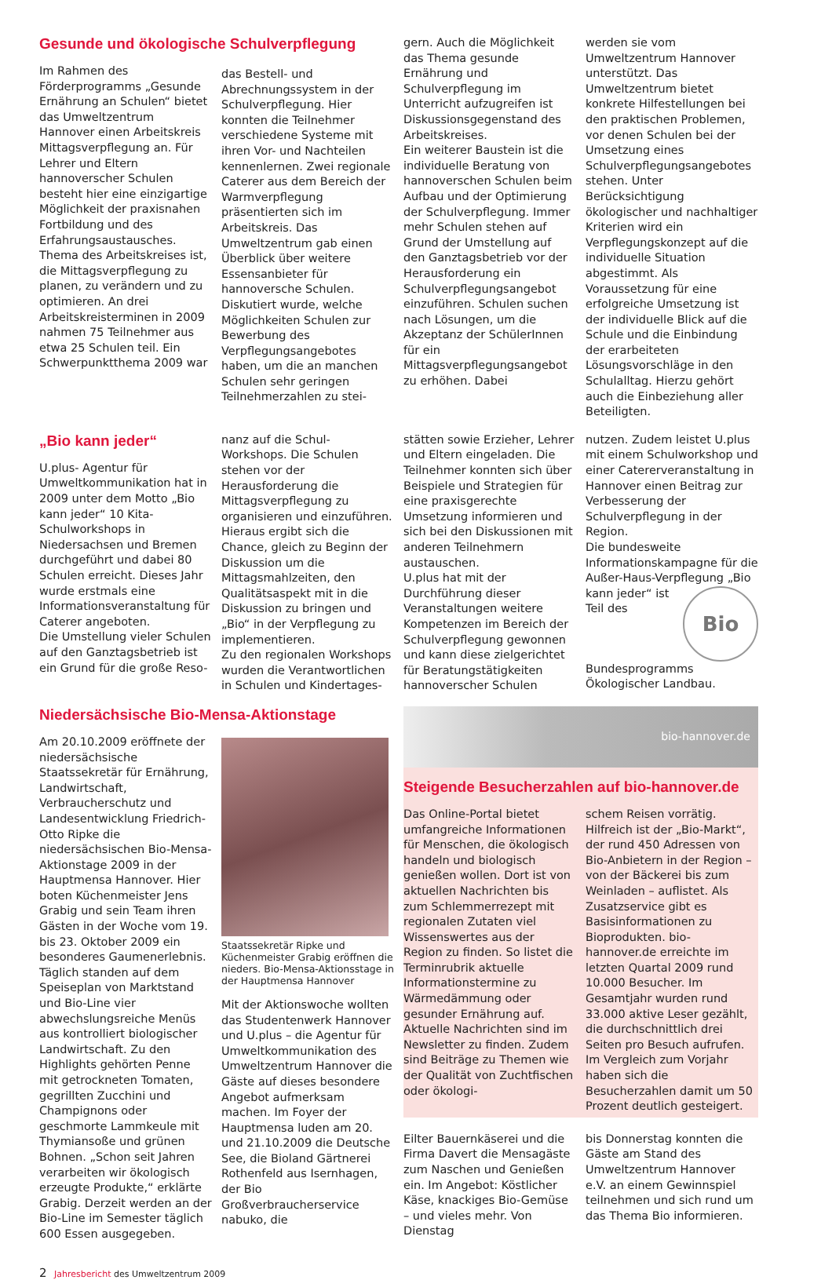Gesunde und ökologische Schulverpflegung
Im Rahmen des Förderprogramms „Gesunde Ernährung an Schulen“ bietet das Umweltzentrum Hannover einen Arbeitskreis Mittagsverpflegung an. Für Lehrer und Eltern hannoverscher Schulen besteht hier eine einzigartige Möglichkeit der praxisnahen Fortbildung und des Erfahrungsaustausches. Thema des Arbeitskreises ist, die Mittagsverpflegung zu planen, zu verändern und zu optimieren. An drei Arbeitskreisterminen in 2009 nahmen 75 Teilnehmer aus etwa 25 Schulen teil. Ein Schwerpunktthema 2009 war
das Bestell- und Abrechnungssystem in der Schulverpflegung. Hier konnten die Teilnehmer verschiedene Systeme mit ihren Vor- und Nachteilen kennenlernen. Zwei regionale Caterer aus dem Bereich der Warmverpflegung präsentierten sich im Arbeitskreis. Das Umweltzentrum gab einen Überblick über weitere Essensanbieter für hannoversche Schulen. Diskutiert wurde, welche Möglichkeiten Schulen zur Bewerbung des Verpflegungsangebotes haben, um die an manchen Schulen sehr geringen Teilnehmerzahlen zu stei-
gern. Auch die Möglichkeit das Thema gesunde Ernährung und Schulverpflegung im Unterricht aufzugreifen ist Diskussionsgegenstand des Arbeitskreises.
Ein weiterer Baustein ist die individuelle Beratung von hannoverschen Schulen beim Aufbau und der Optimierung der Schulverpflegung. Immer mehr Schulen stehen auf Grund der Umstellung auf den Ganztagsbetrieb vor der Herausforderung ein Schulverpflegungsangebot einzuführen. Schulen suchen nach Lösungen, um die Akzeptanz der SchülerInnen für ein Mittagsverpflegungsangebot zu erhöhen. Dabei
werden sie vom Umweltzentrum Hannover unterstützt. Das Umweltzentrum bietet konkrete Hilfestellungen bei den praktischen Problemen, vor denen Schulen bei der Umsetzung eines Schulverpflegungsangebotes stehen. Unter Berücksichtigung ökologischer und nachhaltiger Kriterien wird ein Verpflegungskonzept auf die individuelle Situation abgestimmt. Als Voraussetzung für eine erfolgreiche Umsetzung ist der individuelle Blick auf die Schule und die Einbindung der erarbeiteten Lösungsvorschläge in den Schulalltag. Hierzu gehört auch die Einbeziehung aller Beteiligten.
„Bio kann jeder“
U.plus- Agentur für Umweltkommunikation hat in 2009 unter dem Motto „Bio kann jeder“ 10 Kita- Schulworkshops in Niedersachsen und Bremen durchgeführt und dabei 80 Schulen erreicht. Dieses Jahr wurde erstmals eine Informationsveranstaltung für Caterer angeboten.
Die Umstellung vieler Schulen auf den Ganztagsbetrieb ist ein Grund für die große Reso-
nanz auf die Schul-Workshops. Die Schulen stehen vor der Herausforderung die Mittagsverpflegung zu organisieren und einzuführen. Hieraus ergibt sich die Chance, gleich zu Beginn der Diskussion um die Mittagsmahlzeiten, den Qualitätsaspekt mit in die Diskussion zu bringen und „Bio“ in der Verpflegung zu implementieren.
Zu den regionalen Workshops wurden die Verantwortlichen in Schulen und Kindertages-
stätten sowie Erzieher, Lehrer und Eltern eingeladen. Die Teilnehmer konnten sich über Beispiele und Strategien für eine praxisgerechte Umsetzung informieren und sich bei den Diskussionen mit anderen Teilnehmern austauschen.
U.plus hat mit der Durchführung dieser Veranstaltungen weitere Kompetenzen im Bereich der Schulverpflegung gewonnen und kann diese zielgerichtet für Beratungstätigkeiten hannoverscher Schulen
nutzen. Zudem leistet U.plus mit einem Schulworkshop und einer Catererveranstaltung in Hannover einen Beitrag zur Verbesserung der Schulverpflegung in der Region.
Die bundesweite Informationskampagne für die Außer-Haus-Verpflegung „Bio kann jeder“ Bio ist Teil des Bundesprogramms Ökologischer Landbau.
Niedersächsische Bio-Mensa-Aktionstage
Am 20.10.2009 eröffnete der niedersächsische Staatssekretär für Ernährung, Landwirtschaft, Verbraucherschutz und Landesentwicklung Friedrich-Otto Ripke die niedersächsischen Bio-Mensa-Aktionstage 2009 in der Hauptmensa Hannover. Hier boten Küchenmeister Jens Grabig und sein Team ihren Gästen in der Woche vom 19. bis 23. Oktober 2009 ein besonderes Gaumenerlebnis. Täglich standen auf dem Speiseplan von Marktstand und Bio-Line vier abwechslungsreiche Menüs aus kontrolliert biologischer Landwirtschaft. Zu den Highlights gehörten Penne mit getrockneten Tomaten, gegrillten Zucchini und Champignons oder geschmorte Lammkeule mit Thymiansoße und grünen Bohnen. „Schon seit Jahren verarbeiten wir ökologisch erzeugte Produkte,“ erklärte Grabig. Derzeit werden an der Bio-Line im Semester täglich 600 Essen ausgegeben.
Staatssekretär Ripke und Küchenmeister Grabig eröffnen die nieders. Bio-Mensa-Aktionsstage in der Hauptmensa Hannover
Mit der Aktionswoche wollten das Studentenwerk Hannover und U.plus – die Agentur für Umweltkommunikation des Umweltzentrum Hannover die Gäste auf dieses besondere Angebot aufmerksam machen. Im Foyer der Hauptmensa luden am 20. und 21.10.2009 die Deutsche See, die Bioland Gärtnerei Rothenfeld aus Isernhagen, der Bio Großverbraucherservice nabuko, die
bio-hannover.de
Steigende Besucherzahlen auf bio-hannover.de
Das Online-Portal bietet umfangreiche Informationen für Menschen, die ökologisch handeln und biologisch genießen wollen. Dort ist von aktuellen Nachrichten bis zum Schlemmerrezept mit regionalen Zutaten viel Wissenswertes aus der Region zu finden. So listet die Terminrubrik aktuelle Informationstermine zu Wärmedämmung oder gesunder Ernährung auf. Aktuelle Nachrichten sind im Newsletter zu finden. Zudem sind Beiträge zu Themen wie der Qualität von Zuchtfischen oder ökologi-
schem Reisen vorrätig. Hilfreich ist der „Bio-Markt“, der rund 450 Adressen von Bio-Anbietern in der Region – von der Bäckerei bis zum Weinladen – auflistet. Als Zusatzservice gibt es Basisinformationen zu Bioprodukten. bio-hannover.de erreichte im letzten Quartal 2009 rund 10.000 Besucher. Im Gesamtjahr wurden rund 33.000 aktive Leser gezählt, die durchschnittlich drei Seiten pro Besuch aufrufen. Im Vergleich zum Vorjahr haben sich die Besucherzahlen damit um 50 Prozent deutlich gesteigert.
Eilter Bauernkäserei und die Firma Davert die Mensagäste zum Naschen und Genießen ein. Im Angebot: Köstlicher Käse, knackiges Bio-Gemüse – und vieles mehr. Von Dienstag
bis Donnerstag konnten die Gäste am Stand des Umweltzentrum Hannover e.V. an einem Gewinnspiel teilnehmen und sich rund um das Thema Bio informieren.
2 Jahresbericht des Umweltzentrum 2009